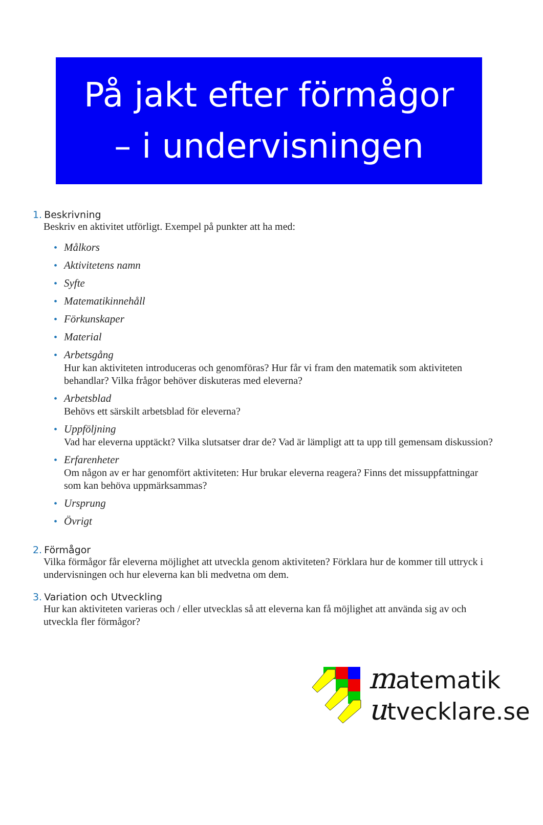På jakt efter förmågor
– i undervisningen
1. Beskrivning
Beskriv en aktivitet utförligt. Exempel på punkter att ha med:
• Målkors
• Aktivitetens namn
• Syfte
• Matematikinnehåll
• Förkunskaper
• Material
• Arbetsgång
Hur kan aktiviteten introduceras och genomföras? Hur får vi fram den matematik som aktiviteten behandlar? Vilka frågor behöver diskuteras med eleverna?
• Arbetsblad
Behövs ett särskilt arbetsblad för eleverna?
• Uppföljning
Vad har eleverna upptäckt? Vilka slutsatser drar de? Vad är lämpligt att ta upp till gemensam diskussion?
• Erfarenheter
Om någon av er har genomfört aktiviteten: Hur brukar eleverna reagera? Finns det missuppfattningar som kan behöva uppmärksammas?
• Ursprung
• Övrigt
2. Förmågor
Vilka förmågor får eleverna möjlighet att utveckla genom aktiviteten? Förklara hur de kommer till uttryck i undervisningen och hur eleverna kan bli medvetna om dem.
3. Variation och Utveckling
Hur kan aktiviteten varieras och / eller utvecklas så att eleverna kan få möjlighet att använda sig av och utveckla fler förmågor?
matematik
utvecklare.se